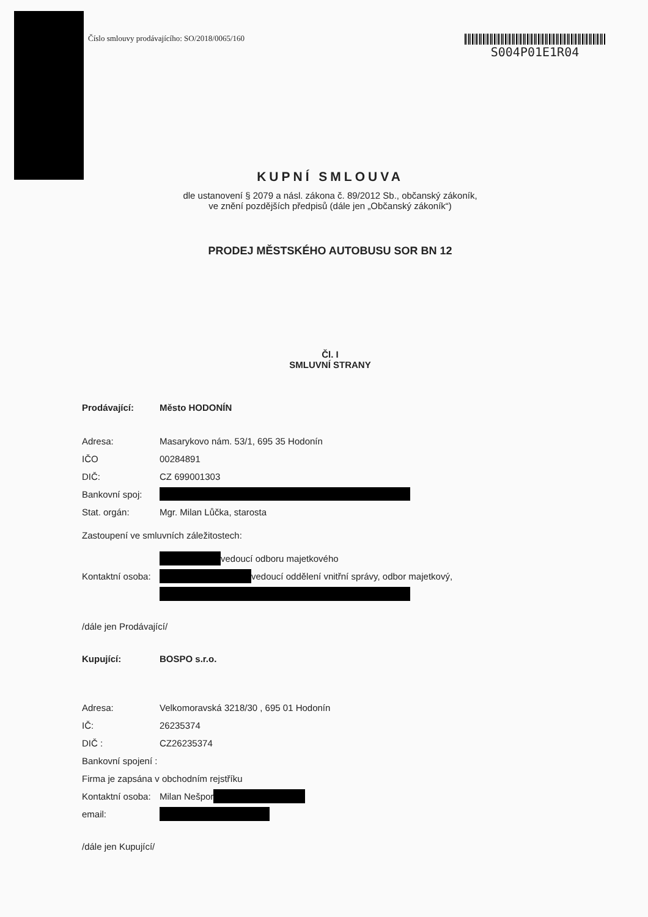Číslo smlouvy prodávajícího: SO/2018/0065/160
S004P01E1R04
KUPNÍ SMLOUVA
dle ustanovení § 2079 a násl. zákona č. 89/2012 Sb., občanský zákoník,
ve znění pozdějších předpisů (dále jen „Občanský zákoník“)
PRODEJ MĚSTSKÉHO AUTOBUSU SOR BN 12
Čl. I
SMLUVNÍ STRANY
Prodávající: Město HODONÍN
Adresa: Masarykovo nám. 53/1, 695 35 Hodonín
IČO 00284891
DIČ: CZ 699001303
Bankovní spoj:
Stat. orgán: Mgr. Milan Lůčka, starosta
Zastoupení ve smluvních záležitostech:
vedoucí odboru majetkového
Kontaktní osoba: vedoucí oddělení vnitřní správy, odbor majetkový,
/dále jen Prodávající/
Kupující: BOSPO s.r.o.
Adresa: Velkomoravská 3218/30 , 695 01 Hodonín
IČ: 26235374
DIČ : CZ26235374
Bankovní spojení :
Firma je zapsána v obchodním rejstříku
Kontaktní osoba: Milan Nešpor
email:
/dále jen Kupující/